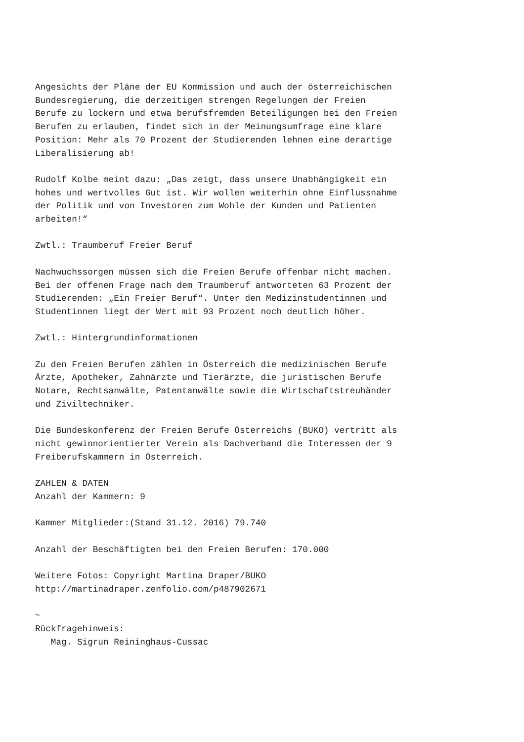Angesichts der Pläne der EU Kommission und auch der österreichischen
Bundesregierung, die derzeitigen strengen Regelungen der Freien
Berufe zu lockern und etwa berufsfremden Beteiligungen bei den Freien
Berufen zu erlauben, findet sich in der Meinungsumfrage eine klare
Position: Mehr als 70 Prozent der Studierenden lehnen eine derartige
Liberalisierung ab!

Rudolf Kolbe meint dazu: „Das zeigt, dass unsere Unabhängigkeit ein
hohes und wertvolles Gut ist. Wir wollen weiterhin ohne Einflussnahme
der Politik und von Investoren zum Wohle der Kunden und Patienten
arbeiten!“

Zwtl.: Traumberuf Freier Beruf

Nachwuchssorgen müssen sich die Freien Berufe offenbar nicht machen.
Bei der offenen Frage nach dem Traumberuf antworteten 63 Prozent der
Studierenden: „Ein Freier Beruf“. Unter den Medizinstudentinnen und
Studentinnen liegt der Wert mit 93 Prozent noch deutlich höher.

Zwtl.: Hintergrundinformationen

Zu den Freien Berufen zählen in Österreich die medizinischen Berufe
Ärzte, Apotheker, Zahnärzte und Tierärzte, die juristischen Berufe
Notare, Rechtsanwälte, Patentanwälte sowie die Wirtschaftstreuhänder
und Ziviltechniker.

Die Bundeskonferenz der Freien Berufe Österreichs (BUKO) vertritt als
nicht gewinnorientierter Verein als Dachverband die Interessen der 9
Freiberufskammern in Österreich.

ZAHLEN & DATEN
Anzahl der Kammern: 9

Kammer Mitglieder:(Stand 31.12. 2016) 79.740

Anzahl der Beschäftigten bei den Freien Berufen: 170.000

Weitere Fotos: Copyright Martina Draper/BUKO
http://martinadraper.zenfolio.com/p487902671

~
Rückfragehinweis:
   Mag. Sigrun Reininghaus-Cussac